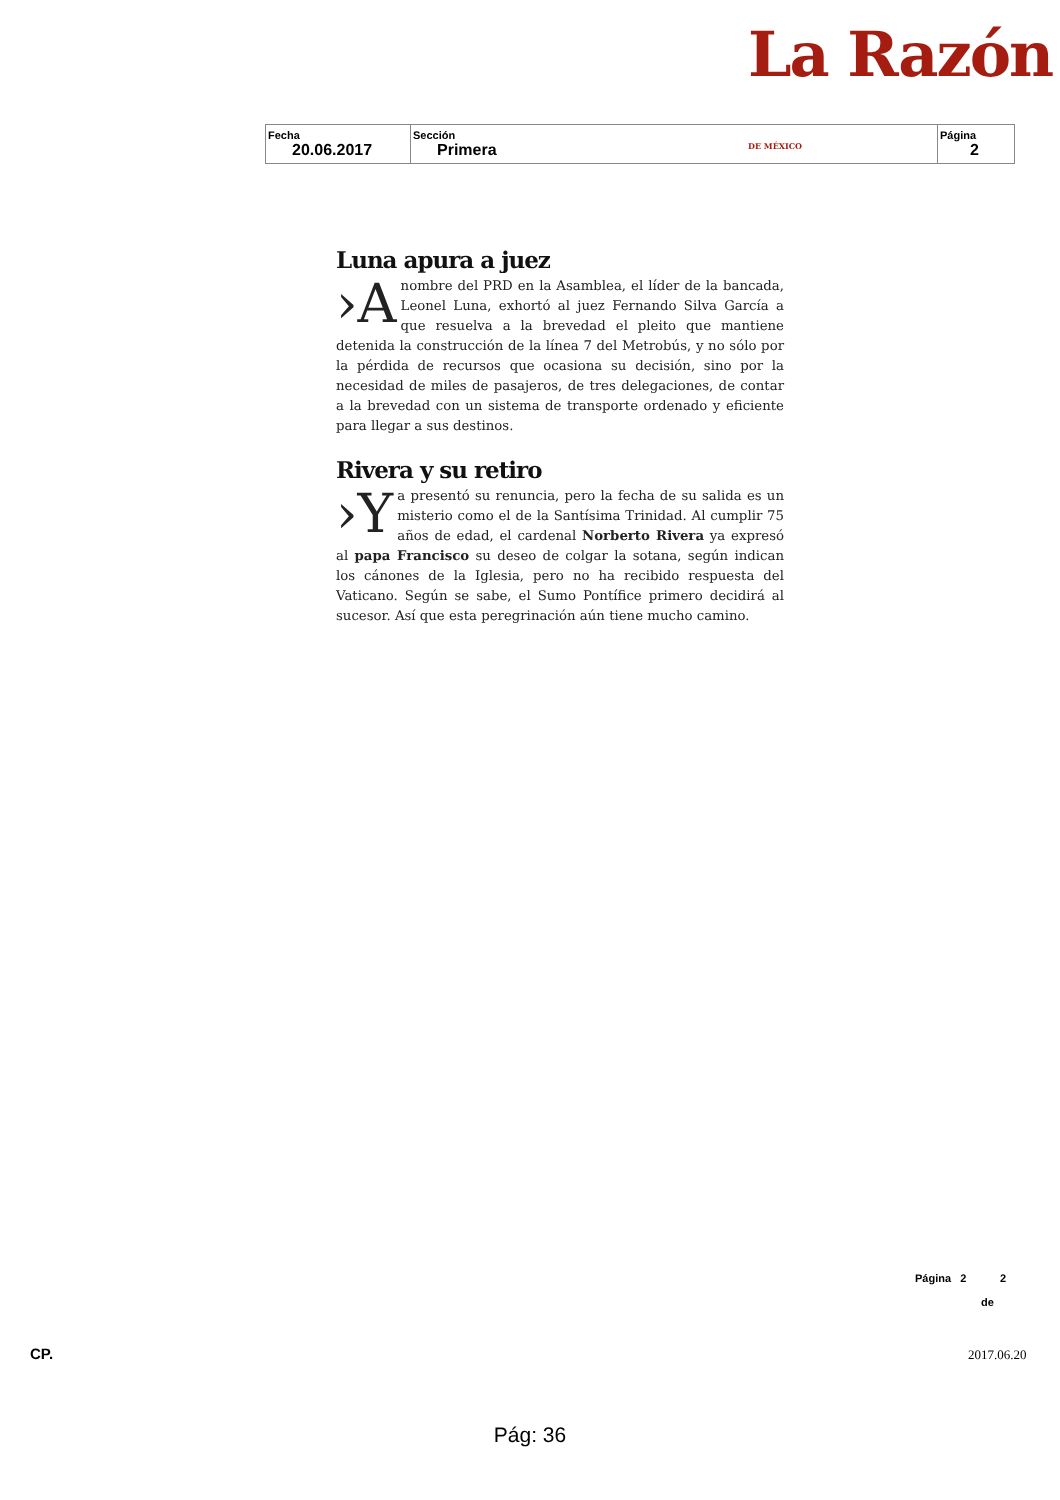La Razón DE MÉXICO
| Fecha 20.06.2017 | Sección Primera | Página 2 |
Luna apura a juez
›A nombre del PRD en la Asamblea, el líder de la bancada, Leonel Luna, exhortó al juez Fernando Silva García a que resuelva a la brevedad el pleito que mantiene detenida la construcción de la línea 7 del Metrobús, y no sólo por la pérdida de recursos que ocasiona su decisión, sino por la necesidad de miles de pasajeros, de tres delegaciones, de contar a la brevedad con un sistema de transporte ordenado y eficiente para llegar a sus destinos.
Rivera y su retiro
›Y a presentó su renuncia, pero la fecha de su salida es un misterio como el de la Santísima Trinidad. Al cumplir 75 años de edad, el cardenal Norberto Rivera ya expresó al papa Francisco su deseo de colgar la sotana, según indican los cánones de la Iglesia, pero no ha recibido respuesta del Vaticano. Según se sabe, el Sumo Pontífice primero decidirá al sucesor. Así que esta peregrinación aún tiene mucho camino.
Página 2 2
de
CP. 2017.06.20
Pág: 36